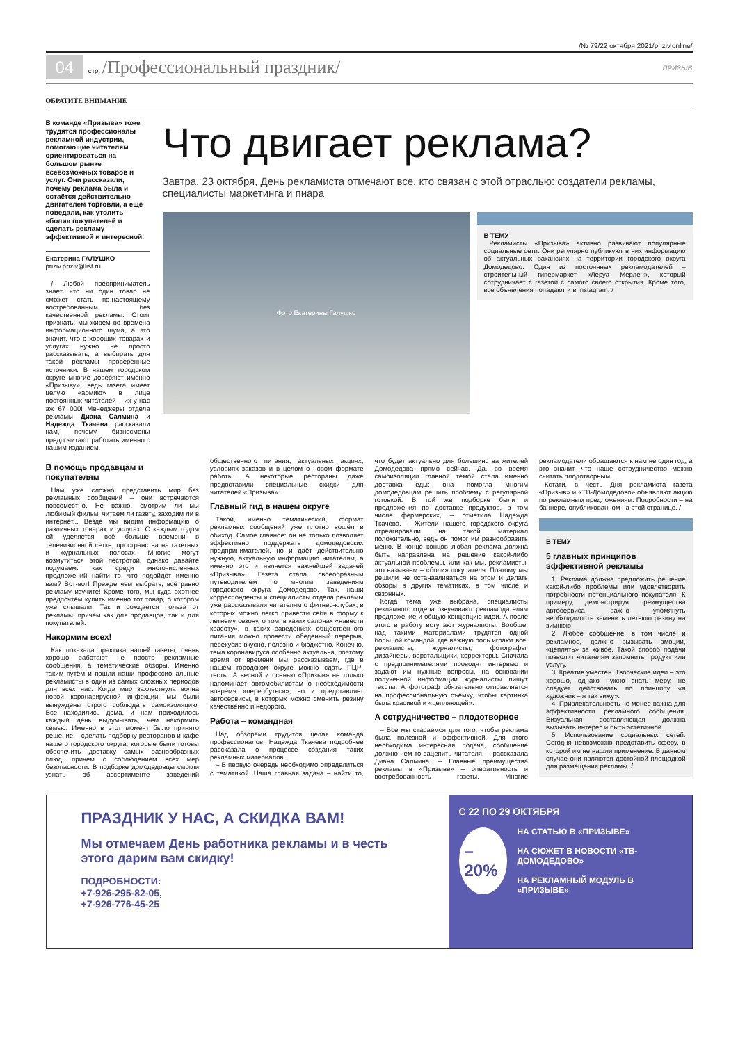/№ 79/22 октября 2021/priziv.online/
04 стр. /Профессиональный праздник/
ПРИЗЫВ
ОБРАТИТЕ ВНИМАНИЕ
В команде «Призыва» тоже трудятся профессионалы рекламной индустрии, помогающие читателям ориентироваться на большом рынке всевозможных товаров и услуг. Они рассказали, почему реклама была и остаётся действительно двигателем торговли, а ещё поведали, как утолить «боли» покупателей и сделать рекламу эффективной и интересной.
Екатерина ГАЛУШКО
priziv.priziv@list.ru
/ Любой предприниматель знает, что ни один товар не сможет стать по-настоящему востребованным без качественной рекламы. Стоит признать: мы живем во времена информационного шума, а это значит, что о хороших товарах и услугах нужно не просто рассказывать, а выбирать для такой рекламы проверенные источники. В нашем городском округе многие доверяют именно «Призыву», ведь газета имеет целую «армию» в лице постоянных читателей – их у нас аж 67 000! Менеджеры отдела рекламы Диана Салмина и Надежда Ткачева рассказали нам, почему бизнесмены предпочитают работать именно с нашим изданием.
Что двигает реклама?
Завтра, 23 октября, День рекламиста отмечают все, кто связан с этой отраслью: создатели рекламы, специалисты маркетинга и пиара
Фото Екатерины Галушко
В ТЕМУ
Рекламисты «Призыва» активно развивают популярные социальные сети. Они регулярно публикуют в них информацию об актуальных вакансиях на территории городского округа Домодедово. Один из постоянных рекламодателей – строительный гипермаркет «Леруа Мерлен», который сотрудничает с газетой с самого своего открытия. Кроме того, все объявления попадают и в Instagram. /
В помощь продавцам и покупателям
Нам уже сложно представить мир без рекламных сообщений – они встречаются повсеместно. Не важно, смотрим ли мы любимый фильм, читаем ли газету, заходим ли в интернет... Везде мы видим информацию о различных товарах и услугах. С каждым годом ей уделяется всё больше времени в телевизионной сетке, пространства на газетных и журнальных полосах. Многие могут возмутиться этой пестротой, однако давайте подумаем: как среди многочисленных предложений найти то, что подойдёт именно вам? Вот-вот! Прежде чем выбрать, всё равно рекламу изучите! Кроме того, мы куда охотнее предпочтём купить именно тот товар, о котором уже слышали. Так и рождается польза от рекламы, причем как для продавцов, так и для покупателей.
Накормим всех!
Как показала практика нашей газеты, очень хорошо работают не просто рекламные сообщения, а тематические обзоры. Именно таким путём и пошли наши профессиональные рекламисты в один из самых сложных периодов для всех нас. Когда мир захлестнула волна новой коронавирусной инфекции, мы были вынуждены строго соблюдать самоизоляцию. Все находились дома, и нам приходилось каждый день выдумывать, чем накормить семью. Именно в этот момент было принято решение – сделать подборку ресторанов и кафе нашего городского округа, которые были готовы обеспечить доставку самых разнообразных блюд, причем с соблюдением всех мер безопасности. В подборке домодедовцы смогли узнать об ассортименте заведений общественного питания, актуальных акциях, условиях заказов и в целом о новом формате работы. А некоторые рестораны даже предоставили специальные скидки для читателей «Призыва».
Главный гид в нашем округе
Такой, именно тематический, формат рекламных сообщений уже плотно вошёл в обиход. Самое главное: он не только позволяет эффективно поддержать домодедовских предпринимателей, но и даёт действительно нужную, актуальную информацию читателям, а именно это и является важнейшей задачей «Призыва». Газета стала своеобразным путеводителем по многим заведениям городского округа Домодедово. Так, наши корреспонденты и специалисты отдела рекламы уже рассказывали читателям о фитнес-клубах, в которых можно легко привести себя в форму к летнему сезону, о том, в каких салонах «навести красоту», в каких заведениях общественного питания можно провести обеденный перерыв, перекусив вкусно, полезно и бюджетно. Конечно, тема коронавируса особенно актуальна, поэтому время от времени мы рассказываем, где в нашем городском округе можно сдать ПЦР-тесты. А весной и осенью «Призыв» не только напоминает автомобилистам о необходимости вовремя «переобуться», но и представляет автосервисы, в которых можно сменить резину качественно и недорого.
Работа – командная
Над обзорами трудится целая команда профессионалов. Надежда Ткачева подробнее рассказала о процессе создания таких рекламных материалов.
– В первую очередь необходимо определиться с тематикой. Наша главная задача – найти то, что будет актуально для большинства жителей Домодедова прямо сейчас. Да, во время самоизоляции главной темой стала именно доставка еды: она помогла многим домодедовцам решить проблему с регулярной готовкой. В той же подборке были и предложения по доставке продуктов, в том числе фермерских, – отметила Надежда Ткачева. – Жители нашего городского округа отреагировали на такой материал положительно, ведь он помог им разнообразить меню. В конце концов любая реклама должна быть направлена на решение какой-либо актуальной проблемы, или как мы, рекламисты, это называем – «боли» покупателя. Поэтому мы решили не останавливаться на этом и делать обзоры в других тематиках, в том числе и сезонных.
Когда тема уже выбрана, специалисты рекламного отдела озвучивают рекламодателям предложение и общую концепцию идеи. А после этого в работу вступают журналисты. Вообще, над такими материалами трудятся одной большой командой, где важную роль играют все: рекламисты, журналисты, фотографы, дизайнеры, верстальщики, корректоры. Сначала с предпринимателями проводят интервью и задают им нужные вопросы, на основании полученной информации журналисты пишут тексты. А фотограф обязательно отправляется на профессиональную съёмку, чтобы картинка была красивой и «цепляющей».
А сотрудничество – плодотворное
– Все мы стараемся для того, чтобы реклама была полезной и эффективной. Для этого необходима интересная подача, сообщение должно чем-то зацепить читателя, – рассказала Диана Салмина. – Главные преимущества рекламы в «Призыве» – оперативность и востребованность газеты. Многие рекламодатели обращаются к нам не один год, а это значит, что наше сотрудничество можно считать плодотворным.
Кстати, в честь Дня рекламиста газета «Призыв» и «ТВ-Домодедово» объявляют акцию по рекламным предложениям. Подробности – на баннере, опубликованном на этой странице. /
В ТЕМУ
5 главных принципов эффективной рекламы
1. Реклама должна предложить решение какой-либо проблемы или удовлетворить потребности потенциального покупателя. К примеру, демонстрируя преимущества автосервиса, важно упомянуть необходимость заменить летнюю резину на зимнюю.
2. Любое сообщение, в том числе и рекламное, должно вызывать эмоции, «цеплять» за живое. Такой способ подачи позволит читателям запомнить продукт или услугу.
3. Креатив уместен. Творческие идеи – это хорошо, однако нужно знать меру, не следует действовать по принципу «я художник – я так вижу».
4. Привлекательность не менее важна для эффективности рекламного сообщения. Визуальная составляющая должна вызывать интерес и быть эстетичной.
5. Использование социальных сетей. Сегодня невозможно представить сферу, в которой им не нашли применение. В данном случае они являются достойной площадкой для размещения рекламы. /
ПРАЗДНИК У НАС, А СКИДКА ВАМ!
Мы отмечаем День работника рекламы и в честь этого дарим вам скидку!
ПОДРОБНОСТИ:
+7-926-295-82-05,
+7-926-776-45-25
С 22 ПО 29 ОКТЯБРЯ
–20%
НА СТАТЬЮ В «ПРИЗЫВЕ»
НА СЮЖЕТ В НОВОСТИ «ТВ-ДОМОДЕДОВО»
НА РЕКЛАМНЫЙ МОДУЛЬ В «ПРИЗЫВЕ»